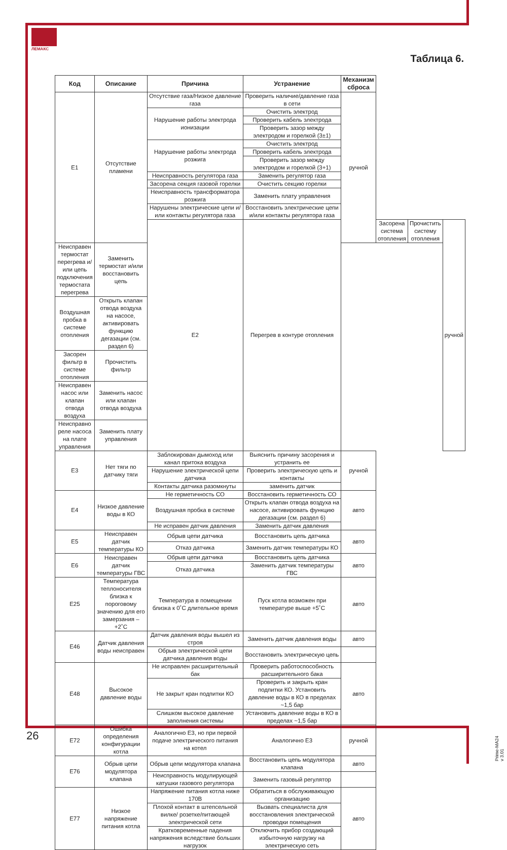ЛЕМАКС
Таблица 6.
| Код | Описание | Причина | Устранение | Механизм сброса | | | |
| --- | --- | --- | --- | --- | --- | --- | --- |
| E1 | Отсутствие пламени | Отсутствие газа/Низкое давление газа | Проверить наличие/давление газа в сети | ручной | | | |
| | | Нарушение работы электрода ионизации | Очистить электрод | | | | |
| | | | Проверить кабель электрода | | | | |
| | | | Проверить зазор между электродом и горелкой (3±1) | | | | |
| | | Нарушение работы электрода розжига | Очистить электрод | | | | |
| | | | Проверить кабель электрода | | | | |
| | | | Проверить зазор между электродом и горелкой (3+1) | | | | |
| | | Неисправность регулятора газа | Заменить регулятор газа | | | | |
| | | Засорена секция газовой горелки | Очистить секцию горелки | | | | |
| | | Неисправность трансформатора розжига | Заменить плату управления | | | | |
| | | Нарушены электрические цепи и/или контакты регулятора газа | Восстановить электрические цепи и/или контакты регулятора газа | | | | |
| | | E2 | Перегрев в контуре отопления | | Засорена система отопления | Прочистить систему отопления | ручной |
| Неисправен термостат перегрева и/или цепь подключения термостата перегрева | Заменить термостат и/или восстановить цепь | | | | | | |
| Воздушная пробка в системе отопления | Открыть клапан отвода воздуха на насосе, активировать функцию дегазации (см. раздел 6) | | | | | | |
| Засорен фильтр в системе отопления | Прочистить фильтр | | | | | | |
| Неисправен насос или клапан отвода воздуха | Заменить насос или клапан отвода воздуха | | | | | | |
| Неисправно реле насоса на плате управления | Заменить плату управления | | | | | | |
| E3 | Нет тяги по датчику тяги | Заблокирован дымоход или канал притока воздуха | Выяснить причину засорения и устранить ее | ручной | | | |
| | | Нарушение электрической цепи датчика | Проверить электрическую цепь и контакты | | | | |
| | | Контакты датчика разомкнуты | заменить датчик | | | | |
| E4 | Низкое давление воды в КО | Не герметичность СО | Восстановить герметичность СО | авто | | | |
| | | Воздушная пробка в системе | Открыть клапан отвода воздуха на насосе, активировать функцию дегазации (см. раздел 6) | | | | |
| | | Не исправен датчик давления | Заменить датчик давления | | | | |
| E5 | Неисправен датчик температуры КО | Обрыв цепи датчика | Восстановить цепь датчика | авто | | | |
| | | Отказ датчика | Заменить датчик температуры КО | | | | |
| E6 | Неисправен датчик температуры ГВС | Обрыв цепи датчика | Восстановить цепь датчика | авто | | | |
| | | Отказ датчика | Заменить датчик температуры ГВС | | | | |
| E25 | Температура теплоносителя близка к пороговому значению для его замерзания – +2˚C | Температура в помещении близка к 0˚C длительное время | Пуск котла возможен при температуре выше +5˚C | авто | | | |
| E46 | Датчик давления воды неисправен | Датчик давления воды вышел из строя | Заменить датчик давления воды | авто | | | |
| | | Обрыв электрической цепи датчика давления воды | Восстановить электрическую цепь | | | | |
| E48 | Высокое давление воды | Не исправлен расширительный бак | Проверить работоспособность расширительного бака | авто | | | |
| | | Не закрыт кран подпитки КО | Проверить и закрыть кран подпитки КО. Установить давление воды в КО в пределах ~1,5 бар | | | | |
| | | Слишком высокое давление заполнения системы | Установить давление воды в КО в пределах ~1,5 бар | | | | |
| E72 | Ошибка определения конфигурации котла | Аналогично E3, но при первой подаче электрического питания на котел | Аналогично E3 | ручной | | | |
| E76 | Обрыв цепи модулятора клапана | Обрыв цепи модулятора клапана | Восстановить цепь модулятора клапана | авто | | | |
| | | Неисправность модулирующей катушки газового регулятора | Заменить газовый регулятор | | | | |
| E77 | Низкое напряжение питания котла | Напряжение питания котла ниже 170В | Обратиться в обслуживающую организацию | авто | | | |
| | | Плохой контакт в штепсельной вилке/ розетке/питающей электрической сети | Вызвать специалиста для восстановления электрической проводки помещения | | | | |
| | | Кратковременные падения напряжения вследствие больших нагрузок | Отключить прибор создающий избыточную нагрузку на электрическую сеть | | | | |
26
Prime-MA24 v 3.01